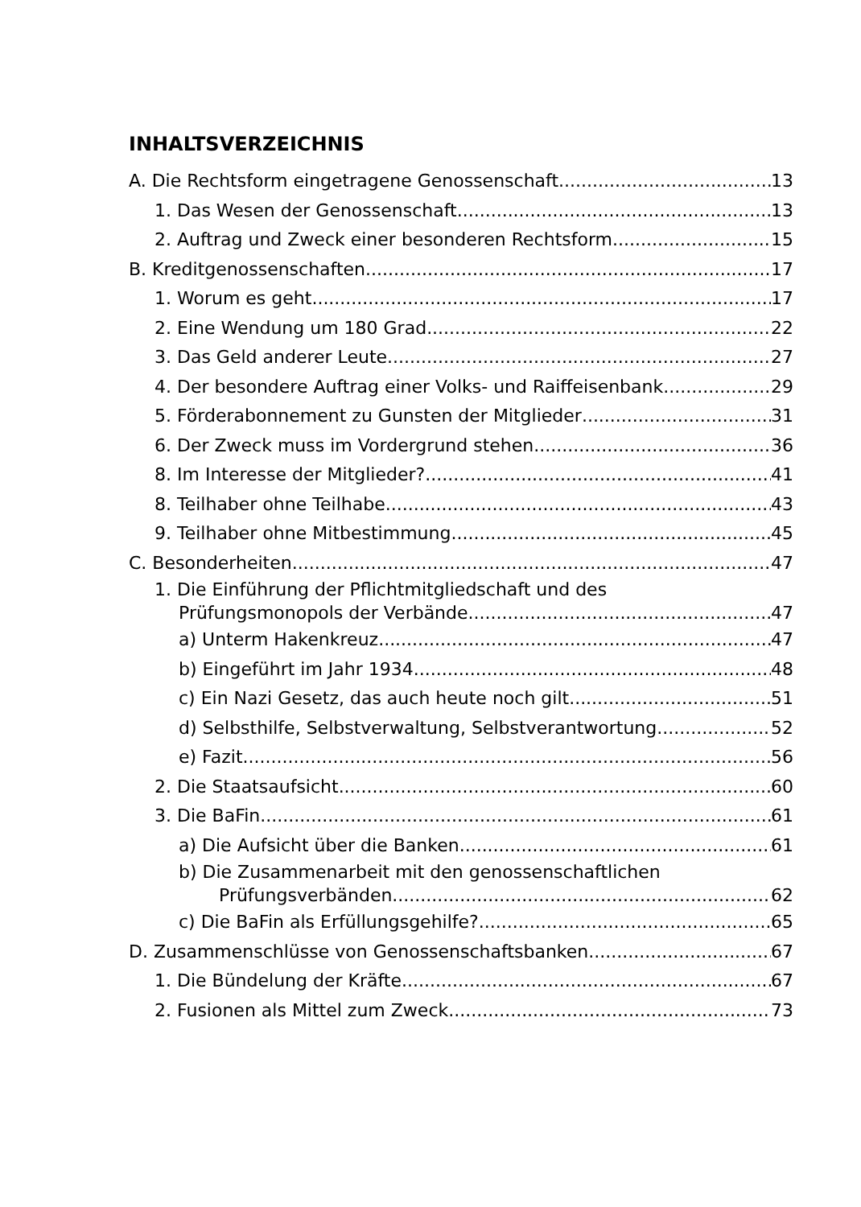INHALTSVERZEICHNIS
A. Die Rechtsform eingetragene Genossenschaft 13
1. Das Wesen der Genossenschaft 13
2. Auftrag und Zweck einer besonderen Rechtsform 15
B. Kreditgenossenschaften 17
1. Worum es geht 17
2. Eine Wendung um 180 Grad 22
3. Das Geld anderer Leute 27
4. Der besondere Auftrag einer Volks- und Raiffeisenbank 29
5. Förderabonnement zu Gunsten der Mitglieder 31
6. Der Zweck muss im Vordergrund stehen 36
8. Im Interesse der Mitglieder? 41
8. Teilhaber ohne Teilhabe 43
9. Teilhaber ohne Mitbestimmung 45
C. Besonderheiten 47
1. Die Einführung der Pflichtmitgliedschaft und des
Prüfungsmonopols der Verbände 47
a) Unterm Hakenkreuz 47
b) Eingeführt im Jahr 1934 48
c) Ein Nazi Gesetz, das auch heute noch gilt 51
d) Selbsthilfe, Selbstverwaltung, Selbstverantwortung 52
e) Fazit 56
2. Die Staatsaufsicht 60
3. Die BaFin 61
a) Die Aufsicht über die Banken 61
b) Die Zusammenarbeit mit den genossenschaftlichen
Prüfungsverbänden 62
c) Die BaFin als Erfüllungsgehilfe? 65
D. Zusammenschlüsse von Genossenschaftsbanken 67
1. Die Bündelung der Kräfte 67
2. Fusionen als Mittel zum Zweck 73